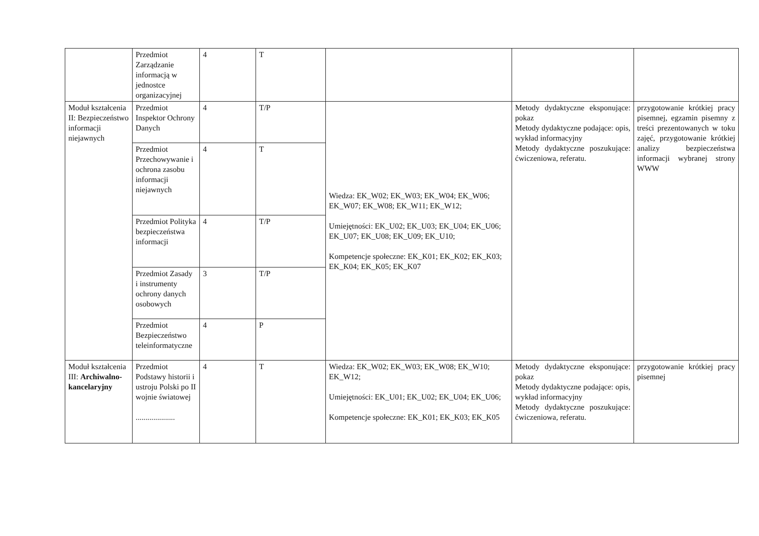| | Przedmiot Zarządzanie informacją w jednostce organizacyjnej | 4 | T | | | |
| Moduł kształcenia II: Bezpieczeństwo informacji niejawnych | Przedmiot Inspektor Ochrony Danych | 4 | T/P | Wiedza: EK_W02; EK_W03; EK_W04; EK_W06; EK_W07; EK_W08; EK_W11; EK_W12; Umiejętności: EK_U02; EK_U03; EK_U04; EK_U06; EK_U07; EK_U08; EK_U09; EK_U10; Kompetencje społeczne: EK_K01; EK_K02; EK_K03; EK_K04; EK_K05; EK_K07 | Metody dydaktyczne eksponujące: pokaz Metody dydaktyczne podające: opis, wykład informacyjny Metody dydaktyczne poszukujące: ćwiczeniowa, referatu. | przygotowanie krótkiej pracy pisemnej, egzamin pisemny z treści prezentowanych w toku zajęć, przygotowanie krótkiej analizy bezpieczeństwa informacji wybranej strony WWW |
| | Przedmiot Przechowywanie i ochrona zasobu informacji niejawnych | 4 | T | | | |
| | Przedmiot Polityka bezpieczeństwa informacji | 4 | T/P | | | |
| | Przedmiot Zasady i instrumenty ochrony danych osobowych | 3 | T/P | | | |
| | Przedmiot Bezpieczeństwo teleinformatyczne | 4 | P | | | |
| Moduł kształcenia III: Archiwalno-kancelaryjny | Przedmiot Podstawy historii i ustroju Polski po II wojnie światowej .................... | 4 | T | Wiedza: EK_W02; EK_W03; EK_W08; EK_W10; EK_W12; Umiejętności: EK_U01; EK_U02; EK_U04; EK_U06; Kompetencje społeczne: EK_K01; EK_K03; EK_K05 | Metody dydaktyczne eksponujące: pokaz Metody dydaktyczne podające: opis, wykład informacyjny Metody dydaktyczne poszukujące: ćwiczeniowa, referatu. | przygotowanie krótkiej pracy pisemnej |